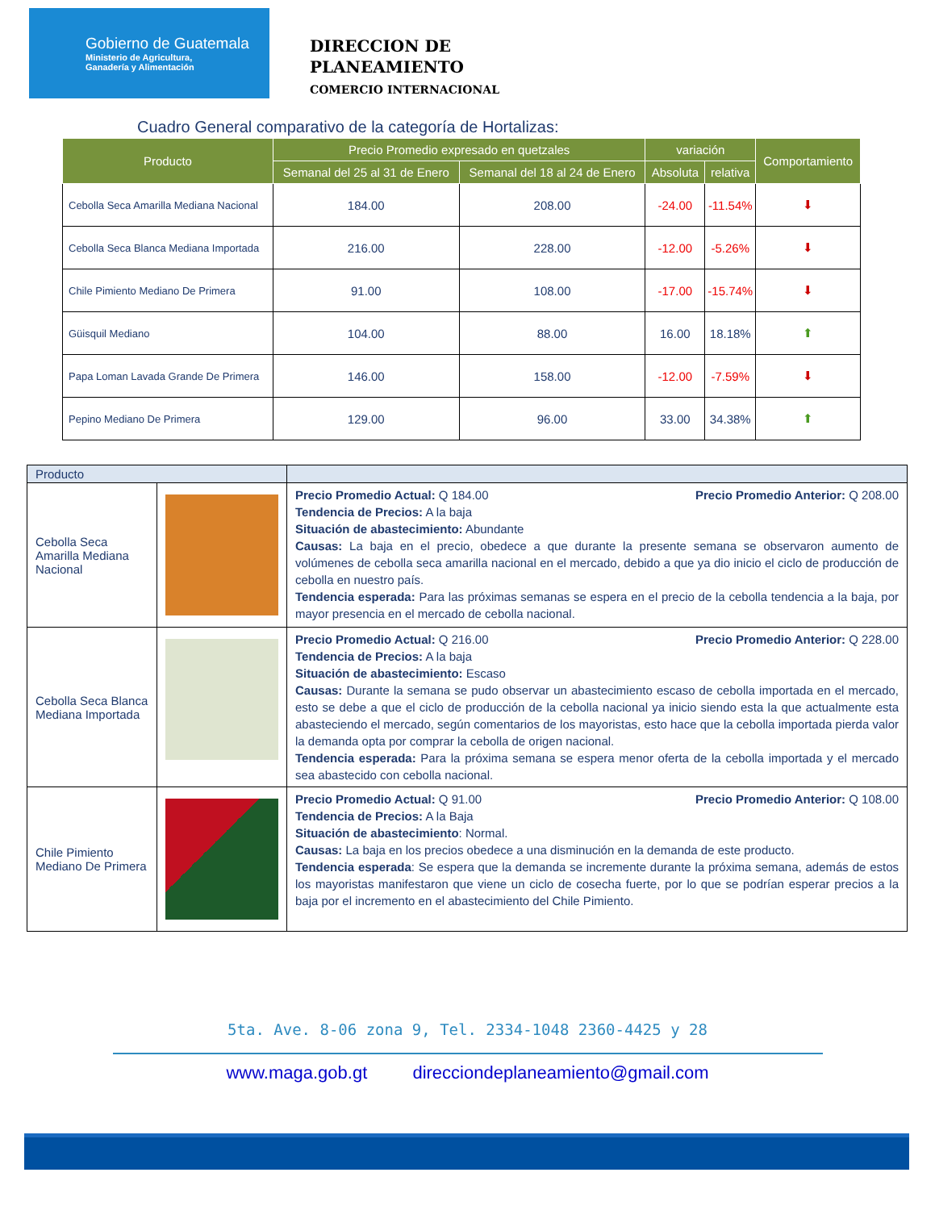Gobierno de Guatemala
Ministerio de Agricultura,
Ganadería y Alimentación
DIRECCION DE
PLANEAMIENTO
COMERCIO INTERNACIONAL
Cuadro General comparativo de la categoría de Hortalizas:
| Producto | Precio Promedio expresado en quetzales | | variación | | Comportamiento |
| --- | --- | --- | --- | --- | --- |
| | Semanal del 25 al 31 de Enero | Semanal del 18 al 24 de Enero | Absoluta | relativa | |
| Cebolla Seca Amarilla Mediana Nacional | 184.00 | 208.00 | -24.00 | -11.54% | ⬇ |
| Cebolla Seca Blanca Mediana Importada | 216.00 | 228.00 | -12.00 | -5.26% | ⬇ |
| Chile Pimiento Mediano De Primera | 91.00 | 108.00 | -17.00 | -15.74% | ⬇ |
| Güisquil Mediano | 104.00 | 88.00 | 16.00 | 18.18% | ⬆ |
| Papa Loman Lavada Grande De Primera | 146.00 | 158.00 | -12.00 | -7.59% | ⬇ |
| Pepino Mediano De Primera | 129.00 | 96.00 | 33.00 | 34.38% | ⬆ |
| Producto | | |
| Cebolla Seca Amarilla Mediana Nacional | | Precio Promedio Actual: Q 184.00 Precio Promedio Anterior: Q 208.00 Tendencia de Precios: A la baja Situación de abastecimiento: Abundante Causas: La baja en el precio, obedece a que durante la presente semana se observaron aumento de volúmenes de cebolla seca amarilla nacional en el mercado, debido a que ya dio inicio el ciclo de producción de cebolla en nuestro país. Tendencia esperada: Para las próximas semanas se espera en el precio de la cebolla tendencia a la baja, por mayor presencia en el mercado de cebolla nacional. |
| Cebolla Seca Blanca Mediana Importada | | Precio Promedio Actual: Q 216.00 Precio Promedio Anterior: Q 228.00 Tendencia de Precios: A la baja Situación de abastecimiento: Escaso Causas: Durante la semana se pudo observar un abastecimiento escaso de cebolla importada en el mercado, esto se debe a que el ciclo de producción de la cebolla nacional ya inicio siendo esta la que actualmente esta abasteciendo el mercado, según comentarios de los mayoristas, esto hace que la cebolla importada pierda valor la demanda opta por comprar la cebolla de origen nacional. Tendencia esperada: Para la próxima semana se espera menor oferta de la cebolla importada y el mercado sea abastecido con cebolla nacional. |
| Chile Pimiento Mediano De Primera | | Precio Promedio Actual: Q 91.00 Precio Promedio Anterior: Q 108.00 Tendencia de Precios: A la Baja Situación de abastecimiento : Normal. Causas: La baja en los precios obedece a una disminución en la demanda de este producto. Tendencia esperada : Se espera que la demanda se incremente durante la próxima semana, además de estos los mayoristas manifestaron que viene un ciclo de cosecha fuerte, por lo que se podrían esperar precios a la baja por el incremento en el abastecimiento del Chile Pimiento. |
5ta. Ave. 8-06 zona 9, Tel. 2334-1048 2360-4425 y 28
www.maga.gob.gt direcciondeplaneamiento@gmail.com